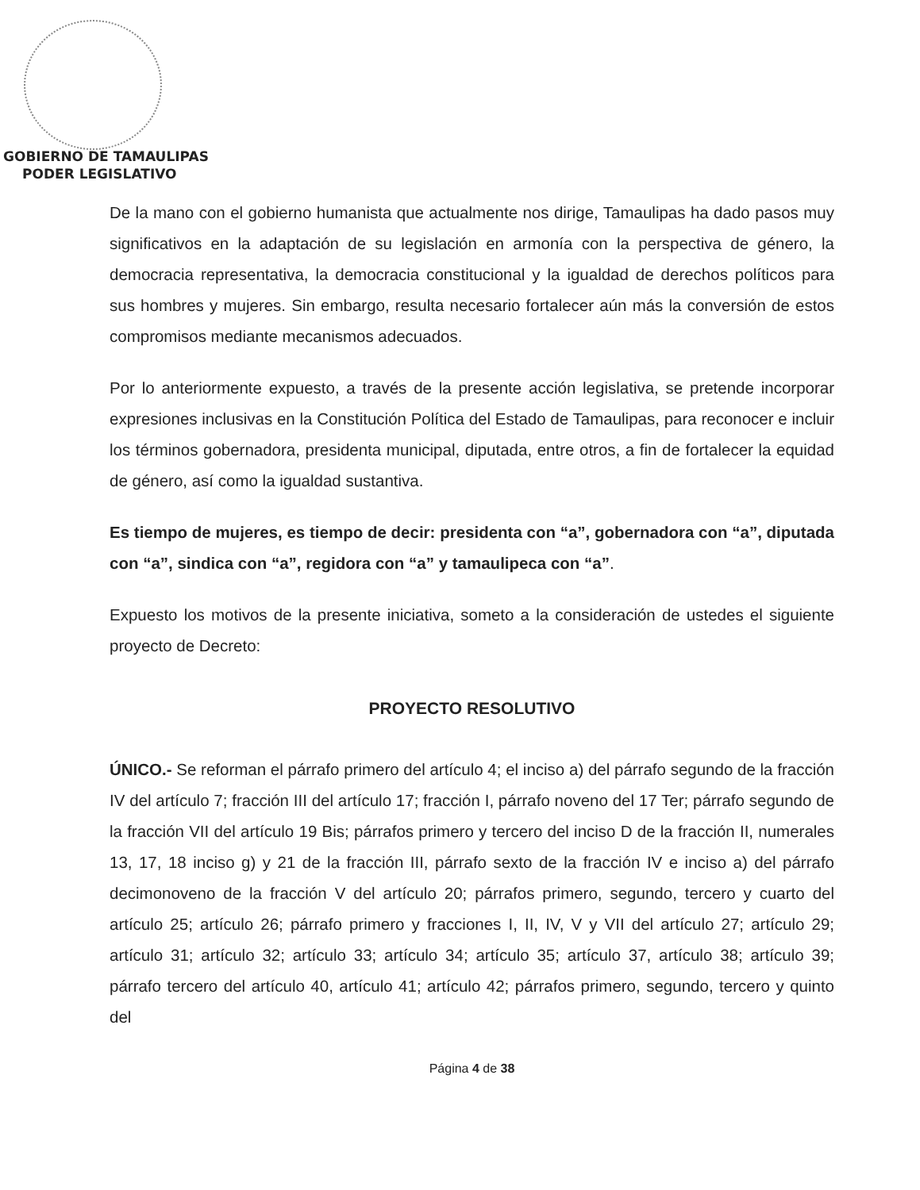GOBIERNO DE TAMAULIPAS
PODER LEGISLATIVO
De la mano con el gobierno humanista que actualmente nos dirige, Tamaulipas ha dado pasos muy significativos en la adaptación de su legislación en armonía con la perspectiva de género, la democracia representativa, la democracia constitucional y la igualdad de derechos políticos para sus hombres y mujeres. Sin embargo, resulta necesario fortalecer aún más la conversión de estos compromisos mediante mecanismos adecuados.
Por lo anteriormente expuesto, a través de la presente acción legislativa, se pretende incorporar expresiones inclusivas en la Constitución Política del Estado de Tamaulipas, para reconocer e incluir los términos gobernadora, presidenta municipal, diputada, entre otros, a fin de fortalecer la equidad de género, así como la igualdad sustantiva.
Es tiempo de mujeres, es tiempo de decir: presidenta con “a”, gobernadora con “a”, diputada con “a”, sindica con “a”, regidora con “a” y tamaulipeca con “a”.
Expuesto los motivos de la presente iniciativa, someto a la consideración de ustedes el siguiente proyecto de Decreto:
PROYECTO RESOLUTIVO
ÚNICO.- Se reforman el párrafo primero del artículo 4; el inciso a) del párrafo segundo de la fracción IV del artículo 7; fracción III del artículo 17; fracción I, párrafo noveno del 17 Ter; párrafo segundo de la fracción VII del artículo 19 Bis; párrafos primero y tercero del inciso D de la fracción II, numerales 13, 17, 18 inciso g) y 21 de la fracción III, párrafo sexto de la fracción IV e inciso a) del párrafo decimonoveno de la fracción V del artículo 20; párrafos primero, segundo, tercero y cuarto del artículo 25; artículo 26; párrafo primero y fracciones I, II, IV, V y VII del artículo 27; artículo 29; artículo 31; artículo 32; artículo 33; artículo 34; artículo 35; artículo 37, artículo 38; artículo 39; párrafo tercero del artículo 40, artículo 41; artículo 42; párrafos primero, segundo, tercero y quinto del
Página 4 de 38